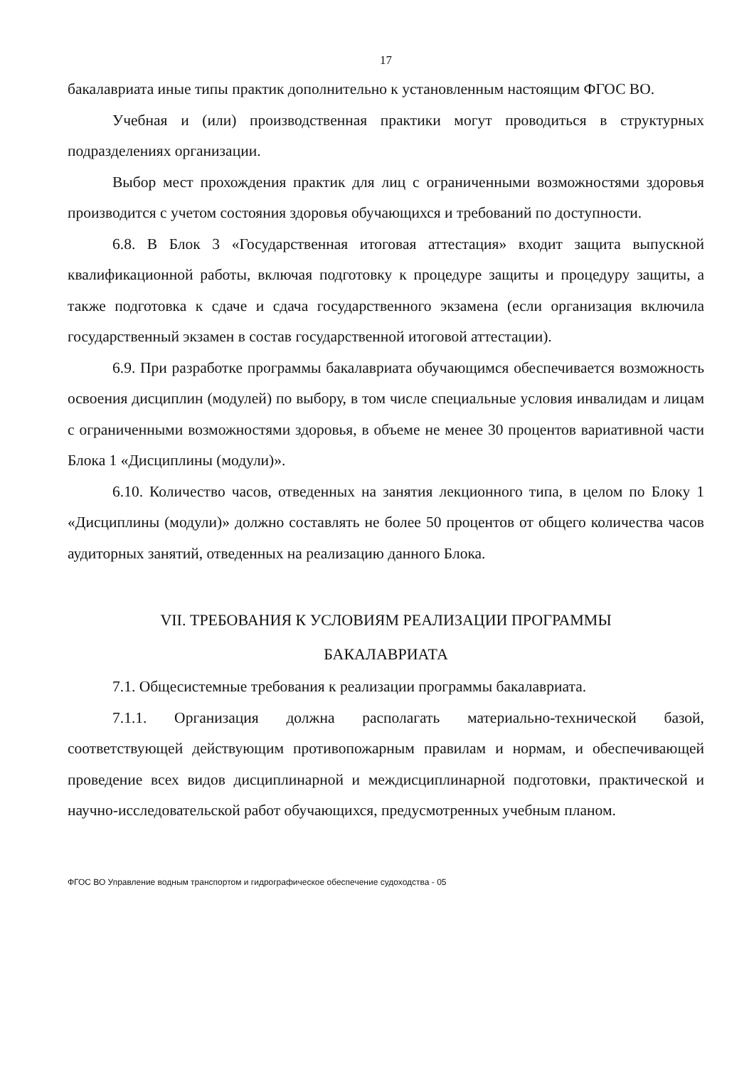17
бакалавриата иные типы практик дополнительно к установленным настоящим ФГОС ВО.
Учебная и (или) производственная практики могут проводиться в структурных подразделениях организации.
Выбор мест прохождения практик для лиц с ограниченными возможностями здоровья производится с учетом состояния здоровья обучающихся и требований по доступности.
6.8. В Блок 3 «Государственная итоговая аттестация» входит защита выпускной квалификационной работы, включая подготовку к процедуре защиты и процедуру защиты, а также подготовка к сдаче и сдача государственного экзамена (если организация включила государственный экзамен в состав государственной итоговой аттестации).
6.9. При разработке программы бакалавриата обучающимся обеспечивается возможность освоения дисциплин (модулей) по выбору, в том числе специальные условия инвалидам и лицам с ограниченными возможностями здоровья, в объеме не менее 30 процентов вариативной части Блока 1 «Дисциплины (модули)».
6.10. Количество часов, отведенных на занятия лекционного типа, в целом по Блоку 1 «Дисциплины (модули)» должно составлять не более 50 процентов от общего количества часов аудиторных занятий, отведенных на реализацию данного Блока.
VII. ТРЕБОВАНИЯ К УСЛОВИЯМ РЕАЛИЗАЦИИ ПРОГРАММЫ
БАКАЛАВРИАТА
7.1. Общесистемные требования к реализации программы бакалавриата.
7.1.1. Организация должна располагать материально-технической базой, соответствующей действующим противопожарным правилам и нормам, и обеспечивающей проведение всех видов дисциплинарной и междисциплинарной подготовки, практической и научно-исследовательской работ обучающихся, предусмотренных учебным планом.
ФГОС ВО Управление водным транспортом и гидрографическое обеспечение судоходства - 05